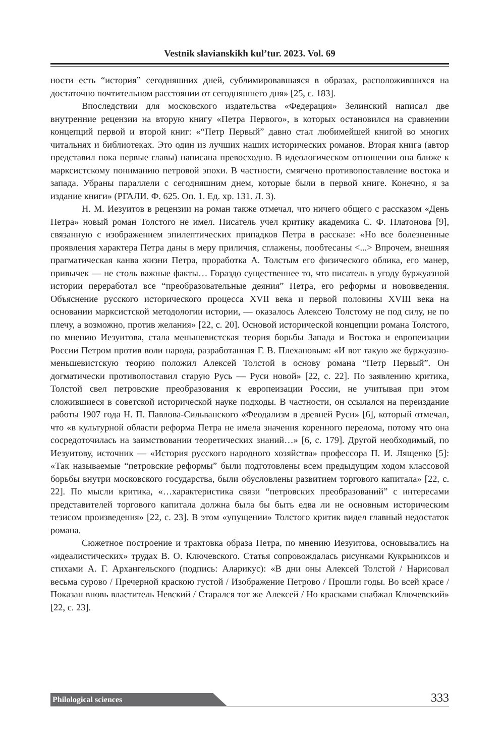Vestnik slavianskikh kul’tur. 2023. Vol. 69
ности есть “история” сегодняшних дней, сублимировавшаяся в образах, расположившихся на достаточно почтительном расстоянии от сегодняшнего дня» [25, с. 183].
Впоследствии для московского издательства «Федерация» Зелинский написал две внутренние рецензии на вторую книгу «Петра Первого», в которых остановился на сравнении концепций первой и второй книг: «“Петр Первый” давно стал любимейшей книгой во многих читальнях и библиотеках. Это один из лучших наших исторических романов. Вторая книга (автор представил пока первые главы) написана превосходно. В идеологическом отношении она ближе к марксистскому пониманию петровой эпохи. В частности, смягчено противопоставление востока и запада. Убраны параллели с сегодняшним днем, которые были в первой книге. Конечно, я за издание книги» (РГАЛИ. Ф. 625. Оп. 1. Ед. хр. 131. Л. 3).
Н. М. Иезуитов в рецензии на роман также отмечал, что ничего общего с рассказом «День Петра» новый роман Толстого не имел. Писатель учел критику академика С. Ф. Платонова [9], связанную с изображением эпилептических припадков Петра в рассказе: «Но все болезненные проявления характера Петра даны в меру приличия, сглажены, пообтесаны <...> Впрочем, внешняя прагматическая канва жизни Петра, проработка А. Толстым его физического облика, его манер, привычек — не столь важные факты… Гораздо существеннее то, что писатель в угоду буржуазной истории переработал все “преобразовательные деяния” Петра, его реформы и нововведения. Объяснение русского исторического процесса XVII века и первой половины XVIII века на основании марксистской методологии истории, — оказалось Алексею Толстому не под силу, не по плечу, а возможно, против желания» [22, с. 20]. Основой исторической концепции романа Толстого, по мнению Иезуитова, стала меньшевистская теория борьбы Запада и Востока и европеизации России Петром против воли народа, разработанная Г. В. Плехановым: «И вот такую же буржуазно-меньшевистскую теорию положил Алексей Толстой в основу романа “Петр Первый”. Он догматически противопоставил старую Русь — Руси новой» [22, с. 22]. По заявлению критика, Толстой свел петровские преобразования к европеизации России, не учитывая при этом сложившиеся в советской исторической науке подходы. В частности, он ссылался на переиздание работы 1907 года Н. П. Павлова-Сильванского «Феодализм в древней Руси» [6], который отмечал, что «в культурной области реформа Петра не имела значения коренного перелома, потому что она сосредоточилась на заимствовании теоретических знаний…» [6, с. 179]. Другой необходимый, по Иезуитову, источник — «История русского народного хозяйства» профессора П. И. Лященко [5]: «Так называемые “петровские реформы” были подготовлены всем предыдущим ходом классовой борьбы внутри московского государства, были обусловлены развитием торгового капитала» [22, с. 22]. По мысли критика, «…характеристика связи “петровских преобразований” с интересами представителей торгового капитала должна была бы быть едва ли не основным историческим тезисом произведения» [22, с. 23]. В этом «упущении» Толстого критик видел главный недостаток романа.
Сюжетное построение и трактовка образа Петра, по мнению Иезуитова, основывались на «идеалистических» трудах В. О. Ключевского. Статья сопровождалась рисунками Кукрыниксов и стихами А. Г. Архангельского (подпись: Аларикус): «В дни оны Алексей Толстой / Нарисовал весьма сурово / Пречерной краскою густой / Изображение Петрово / Прошли годы. Во всей красе / Показан вновь властитель Невский / Старался тот же Алексей / Но красками снабжал Ключевский» [22, с. 23].
Philological sciences 333